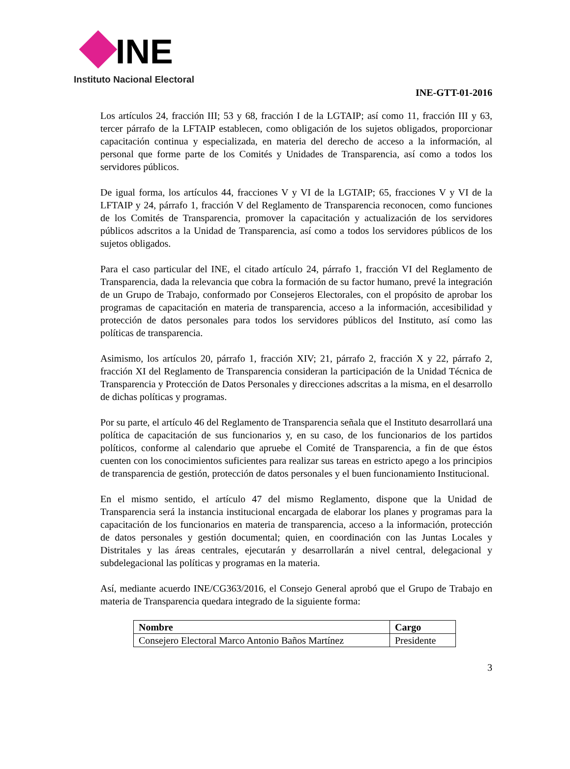INE
Instituto Nacional Electoral
INE-GTT-01-2016
Los artículos 24, fracción III; 53 y 68, fracción I de la LGTAIP; así como 11, fracción III y 63, tercer párrafo de la LFTAIP establecen, como obligación de los sujetos obligados, proporcionar capacitación continua y especializada, en materia del derecho de acceso a la información, al personal que forme parte de los Comités y Unidades de Transparencia, así como a todos los servidores públicos.
De igual forma, los artículos 44, fracciones V y VI de la LGTAIP; 65, fracciones V y VI de la LFTAIP y 24, párrafo 1, fracción V del Reglamento de Transparencia reconocen, como funciones de los Comités de Transparencia, promover la capacitación y actualización de los servidores públicos adscritos a la Unidad de Transparencia, así como a todos los servidores públicos de los sujetos obligados.
Para el caso particular del INE, el citado artículo 24, párrafo 1, fracción VI del Reglamento de Transparencia, dada la relevancia que cobra la formación de su factor humano, prevé la integración de un Grupo de Trabajo, conformado por Consejeros Electorales, con el propósito de aprobar los programas de capacitación en materia de transparencia, acceso a la información, accesibilidad y protección de datos personales para todos los servidores públicos del Instituto, así como las políticas de transparencia.
Asimismo, los artículos 20, párrafo 1, fracción XIV; 21, párrafo 2, fracción X y 22, párrafo 2, fracción XI del Reglamento de Transparencia consideran la participación de la Unidad Técnica de Transparencia y Protección de Datos Personales y direcciones adscritas a la misma, en el desarrollo de dichas políticas y programas.
Por su parte, el artículo 46 del Reglamento de Transparencia señala que el Instituto desarrollará una política de capacitación de sus funcionarios y, en su caso, de los funcionarios de los partidos políticos, conforme al calendario que apruebe el Comité de Transparencia, a fin de que éstos cuenten con los conocimientos suficientes para realizar sus tareas en estricto apego a los principios de transparencia de gestión, protección de datos personales y el buen funcionamiento Institucional.
En el mismo sentido, el artículo 47 del mismo Reglamento, dispone que la Unidad de Transparencia será la instancia institucional encargada de elaborar los planes y programas para la capacitación de los funcionarios en materia de transparencia, acceso a la información, protección de datos personales y gestión documental; quien, en coordinación con las Juntas Locales y Distritales y las áreas centrales, ejecutarán y desarrollarán a nivel central, delegacional y subdelegacional las políticas y programas en la materia.
Así, mediante acuerdo INE/CG363/2016, el Consejo General aprobó que el Grupo de Trabajo en materia de Transparencia quedara integrado de la siguiente forma:
| Nombre | Cargo |
| --- | --- |
| Consejero Electoral Marco Antonio Baños Martínez | Presidente |
3